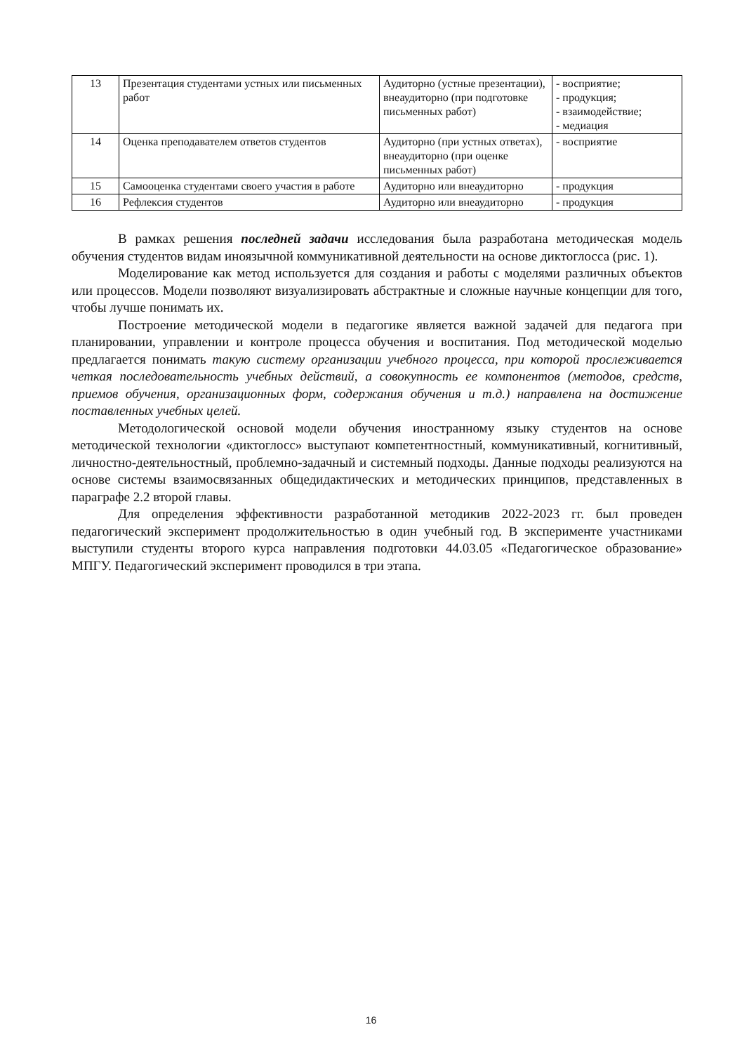| 13 | Презентация студентами устных или письменных работ | Аудиторно (устные презентации), внеаудиторно (при подготовке письменных работ) | - восприятие; - продукция; - взаимодействие; - медиация |
| 14 | Оценка преподавателем ответов студентов | Аудиторно (при устных ответах), внеаудиторно (при оценке письменных работ) | - восприятие |
| 15 | Самооценка студентами своего участия в работе | Аудиторно или внеаудиторно | - продукция |
| 16 | Рефлексия студентов | Аудиторно или внеаудиторно | - продукция |
В рамках решения последней задачи исследования была разработана методическая модель обучения студентов видам иноязычной коммуникативной деятельности на основе диктоглосса (рис. 1).
Моделирование как метод используется для создания и работы с моделями различных объектов или процессов. Модели позволяют визуализировать абстрактные и сложные научные концепции для того, чтобы лучше понимать их.
Построение методической модели в педагогике является важной задачей для педагога при планировании, управлении и контроле процесса обучения и воспитания. Под методической моделью предлагается понимать такую систему организации учебного процесса, при которой прослеживается четкая последовательность учебных действий, а совокупность ее компонентов (методов, средств, приемов обучения, организационных форм, содержания обучения и т.д.) направлена на достижение поставленных учебных целей.
Методологической основой модели обучения иностранному языку студентов на основе методической технологии «диктоглосс» выступают компетентностный, коммуникативный, когнитивный, личностно-деятельностный, проблемно-задачный и системный подходы. Данные подходы реализуются на основе системы взаимосвязанных общедидактических и методических принципов, представленных в параграфе 2.2 второй главы.
Для определения эффективности разработанной методикив 2022-2023 гг. был проведен педагогический эксперимент продолжительностью в один учебный год. В эксперименте участниками выступили студенты второго курса направления подготовки 44.03.05 «Педагогическое образование» МПГУ. Педагогический эксперимент проводился в три этапа.
16